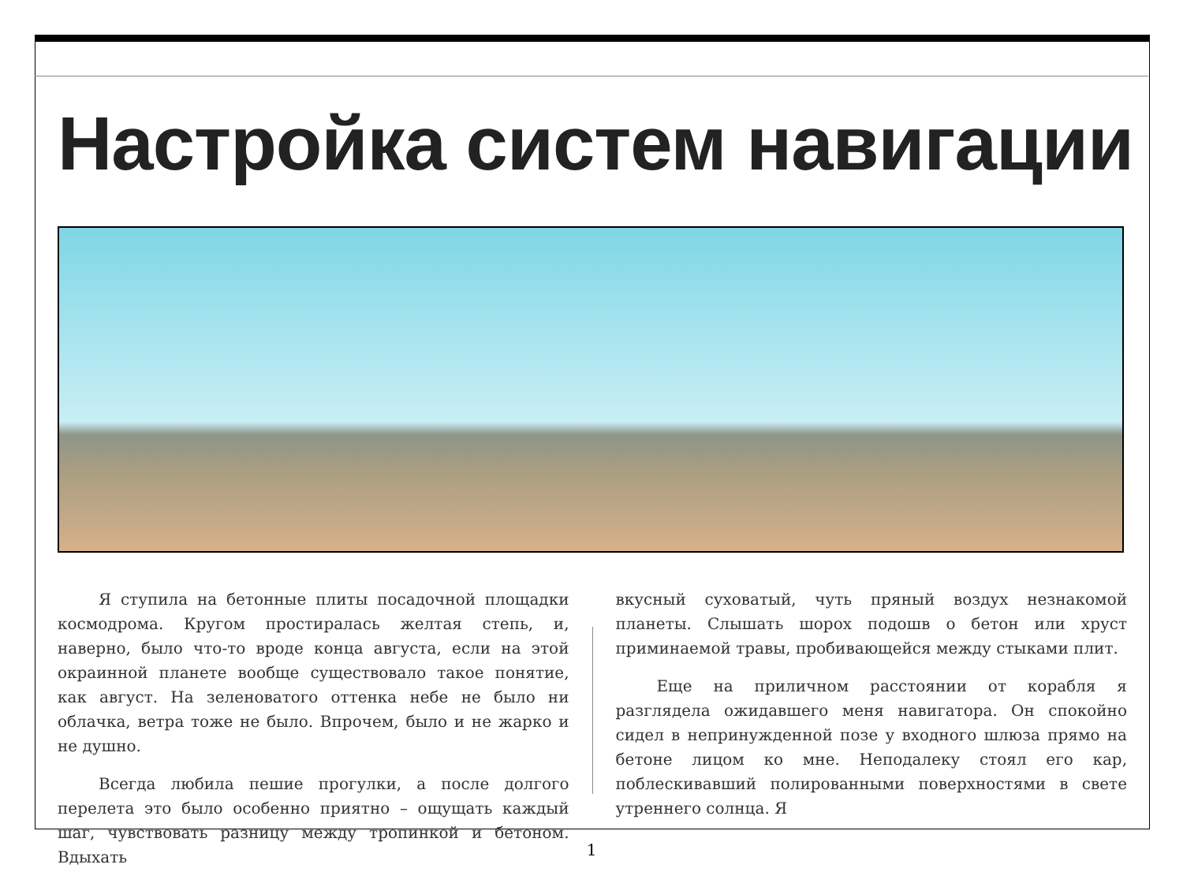Настройка систем навигации
Я ступила на бетонные плиты посадочной площадки космодрома. Кругом простиралась желтая степь, и, наверно, было что-то вроде конца августа, если на этой окраинной планете вообще существовало такое понятие, как август. На зеленоватого оттенка небе не было ни облачка, ветра тоже не было. Впрочем, было и не жарко и не душно.
Всегда любила пешие прогулки, а после долгого перелета это было особенно приятно – ощущать каждый шаг, чувствовать разницу между тропинкой и бетоном. Вдыхать
вкусный суховатый, чуть пряный воздух незнакомой планеты. Слышать шорох подошв о бетон или хруст приминаемой травы, пробивающейся между стыками плит.
Еще на приличном расстоянии от корабля я разглядела ожидавшего меня навигатора. Он спокойно сидел в непринужденной позе у входного шлюза прямо на бетоне лицом ко мне. Неподалеку стоял его кар, поблескивавший полированными поверхностями в свете утреннего солнца. Я
1